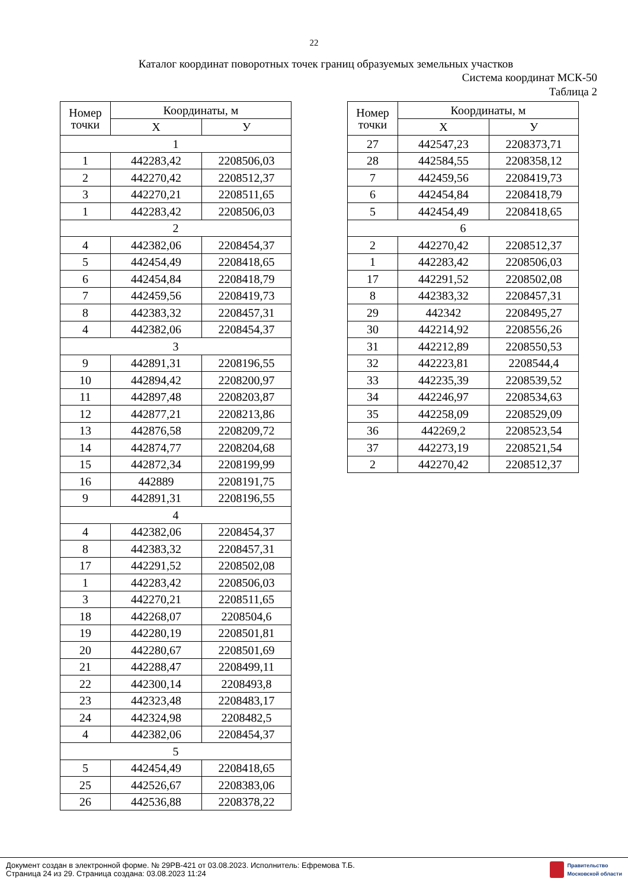22
Каталог координат поворотных точек границ образуемых земельных участков
Система координат МСК-50
Таблица 2
| Номер точки | Координаты, м | |
| --- | --- | --- |
| | X | У |
| 1 | | |
| 1 | 442283,42 | 2208506,03 |
| 2 | 442270,42 | 2208512,37 |
| 3 | 442270,21 | 2208511,65 |
| 1 | 442283,42 | 2208506,03 |
| 2 | | |
| 4 | 442382,06 | 2208454,37 |
| 5 | 442454,49 | 2208418,65 |
| 6 | 442454,84 | 2208418,79 |
| 7 | 442459,56 | 2208419,73 |
| 8 | 442383,32 | 2208457,31 |
| 4 | 442382,06 | 2208454,37 |
| 3 | | |
| 9 | 442891,31 | 2208196,55 |
| 10 | 442894,42 | 2208200,97 |
| 11 | 442897,48 | 2208203,87 |
| 12 | 442877,21 | 2208213,86 |
| 13 | 442876,58 | 2208209,72 |
| 14 | 442874,77 | 2208204,68 |
| 15 | 442872,34 | 2208199,99 |
| 16 | 442889 | 2208191,75 |
| 9 | 442891,31 | 2208196,55 |
| 4 | | |
| 4 | 442382,06 | 2208454,37 |
| 8 | 442383,32 | 2208457,31 |
| 17 | 442291,52 | 2208502,08 |
| 1 | 442283,42 | 2208506,03 |
| 3 | 442270,21 | 2208511,65 |
| 18 | 442268,07 | 2208504,6 |
| 19 | 442280,19 | 2208501,81 |
| 20 | 442280,67 | 2208501,69 |
| 21 | 442288,47 | 2208499,11 |
| 22 | 442300,14 | 2208493,8 |
| 23 | 442323,48 | 2208483,17 |
| 24 | 442324,98 | 2208482,5 |
| 4 | 442382,06 | 2208454,37 |
| 5 | | |
| 5 | 442454,49 | 2208418,65 |
| 25 | 442526,67 | 2208383,06 |
| 26 | 442536,88 | 2208378,22 |
| Номер точки | Координаты, м | |
| --- | --- | --- |
| | X | У |
| 27 | 442547,23 | 2208373,71 |
| 28 | 442584,55 | 2208358,12 |
| 7 | 442459,56 | 2208419,73 |
| 6 | 442454,84 | 2208418,79 |
| 5 | 442454,49 | 2208418,65 |
| 6 | | |
| 2 | 442270,42 | 2208512,37 |
| 1 | 442283,42 | 2208506,03 |
| 17 | 442291,52 | 2208502,08 |
| 8 | 442383,32 | 2208457,31 |
| 29 | 442342 | 2208495,27 |
| 30 | 442214,92 | 2208556,26 |
| 31 | 442212,89 | 2208550,53 |
| 32 | 442223,81 | 2208544,4 |
| 33 | 442235,39 | 2208539,52 |
| 34 | 442246,97 | 2208534,63 |
| 35 | 442258,09 | 2208529,09 |
| 36 | 442269,2 | 2208523,54 |
| 37 | 442273,19 | 2208521,54 |
| 2 | 442270,42 | 2208512,37 |
Документ создан в электронной форме. № 29РВ-421 от 03.08.2023. Исполнитель: Ефремова Т.Б.
Страница 24 из 29. Страница создана: 03.08.2023 11:24
Правительство
Московской области